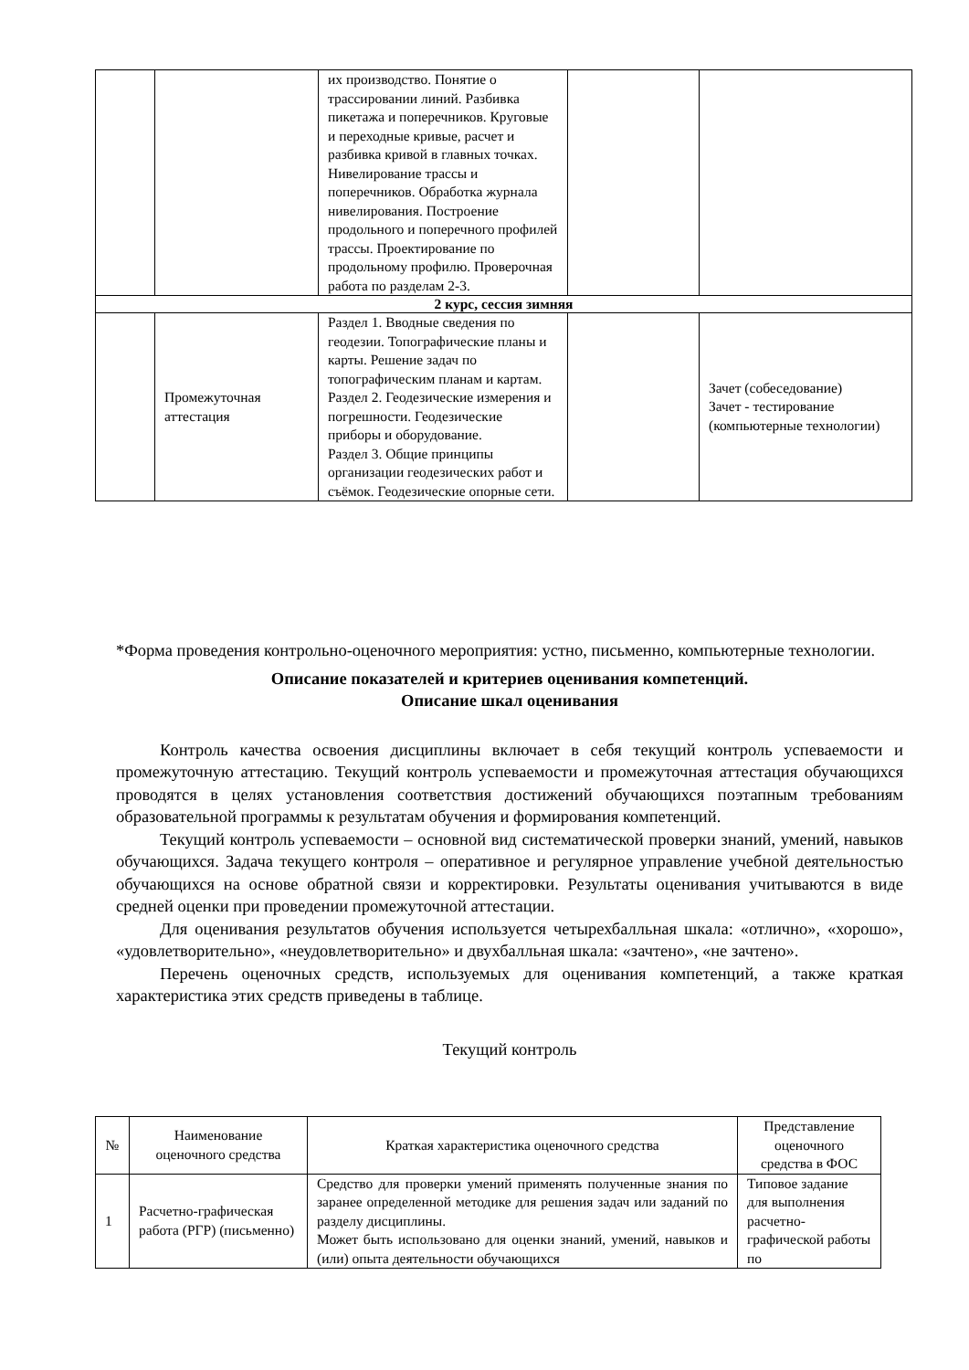| | | их производство. Понятие о трассировании линий. Разбивка пикетажа и поперечников. Круговые и переходные кривые, расчет и разбивка кривой в главных точках. Нивелирование трассы и поперечников. Обработка журнала нивелирования. Построение продольного и поперечного профилей трассы. Проектирование по продольному профилю. Проверочная работа по разделам 2-3. | | |
| 2 курс, сессия зимняя | | | | |
| | Промежуточная аттестация | Раздел 1. Вводные сведения по геодезии. Топографические планы и карты. Решение задач по топографическим планам и картам. Раздел 2. Геодезические измерения и погрешности. Геодезические приборы и оборудование. Раздел 3. Общие принципы организации геодезических работ и съёмок. Геодезические опорные сети. | | Зачет (собеседование) Зачет - тестирование (компьютерные технологии) |
*Форма проведения контрольно-оценочного мероприятия: устно, письменно, компьютерные технологии.
Описание показателей и критериев оценивания компетенций.
Описание шкал оценивания
Контроль качества освоения дисциплины включает в себя текущий контроль успеваемости и промежуточную аттестацию. Текущий контроль успеваемости и промежуточная аттестация обучающихся проводятся в целях установления соответствия достижений обучающихся поэтапным требованиям образовательной программы к результатам обучения и формирования компетенций.
Текущий контроль успеваемости – основной вид систематической проверки знаний, умений, навыков обучающихся. Задача текущего контроля – оперативное и регулярное управление учебной деятельностью обучающихся на основе обратной связи и корректировки. Результаты оценивания учитываются в виде средней оценки при проведении промежуточной аттестации.
Для оценивания результатов обучения используется четырехбалльная шкала: «отлично», «хорошо», «удовлетворительно», «неудовлетворительно» и двухбалльная шкала: «зачтено», «не зачтено».
Перечень оценочных средств, используемых для оценивания компетенций, а также краткая характеристика этих средств приведены в таблице.
Текущий контроль
| № | Наименование оценочного средства | Краткая характеристика оценочного средства | Представление оценочного средства в ФОС |
| --- | --- | --- | --- |
| 1 | Расчетно-графическая работа (РГР) (письменно) | Средство для проверки умений применять полученные знания по заранее определенной методике для решения задач или заданий по разделу дисциплины. Может быть использовано для оценки знаний, умений, навыков и (или) опыта деятельности обучающихся | Типовое задание для выполнения расчетно-графической работы по |